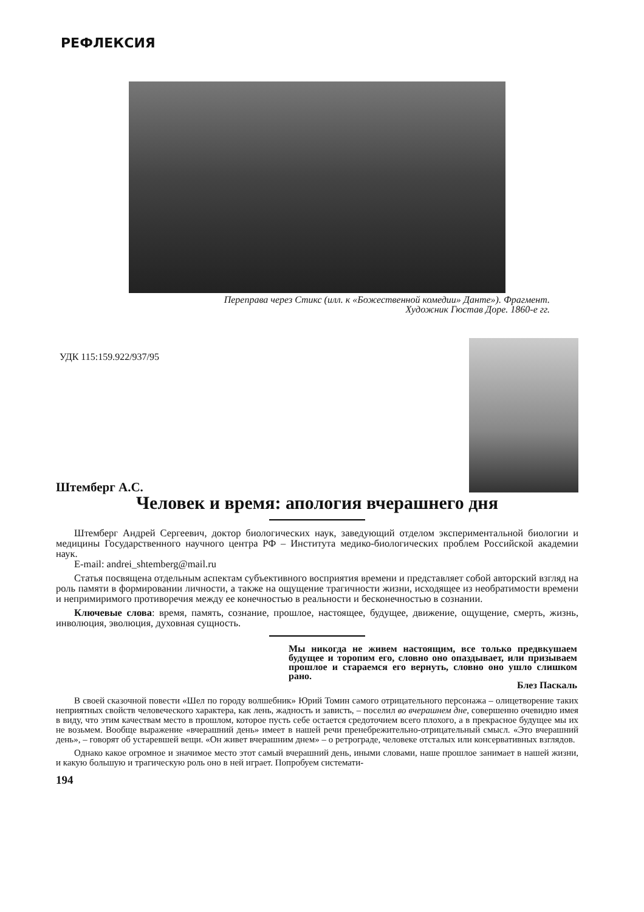РЕФЛЕКСИЯ
Переправа через Стикс (илл. к «Божественной комедии» Данте»). Фрагмент.
Художник Гюстав Доре. 1860-е гг.
УДК 115:159.922/937/95
Штемберг А.С.
Человек и время: апология вчерашнего дня
Штемберг Андрей Сергеевич, доктор биологических наук, заведующий отделом экспериментальной биологии и медицины Государственного научного центра РФ – Института медико-биологических проблем Российской академии наук.
E-mail: andrei_shtemberg@mail.ru
Статья посвящена отдельным аспектам субъективного восприятия времени и представляет собой авторский взгляд на роль памяти в формировании личности, а также на ощущение трагичности жизни, исходящее из необратимости времени и непримиримого противоречия между ее конечностью в реальности и бесконечностью в сознании.
Ключевые слова: время, память, сознание, прошлое, настоящее, будущее, движение, ощущение, смерть, жизнь, инволюция, эволюция, духовная сущность.
Мы никогда не живем настоящим, все только предвкушаем будущее и торопим его, словно оно опаздывает, или призываем прошлое и стараемся его вернуть, словно оно ушло слишком рано.
Блез Паскаль
В своей сказочной повести «Шел по городу волшебник» Юрий Томин самого отрицательного персонажа – олицетворение таких неприятных свойств человеческого характера, как лень, жадность и зависть, – поселил во вчерашнем дне, совершенно очевидно имея в виду, что этим качествам место в прошлом, которое пусть себе остается средоточием всего плохого, а в прекрасное будущее мы их не возьмем. Вообще выражение «вчерашний день» имеет в нашей речи пренебрежительно-отрицательный смысл. «Это вчерашний день», – говорят об устаревшей вещи. «Он живет вчерашним днем» – о ретрограде, человеке отсталых или консервативных взглядов.
Однако какое огромное и значимое место этот самый вчерашний день, иными словами, наше прошлое занимает в нашей жизни, и какую большую и трагическую роль оно в ней играет. Попробуем системати-
194